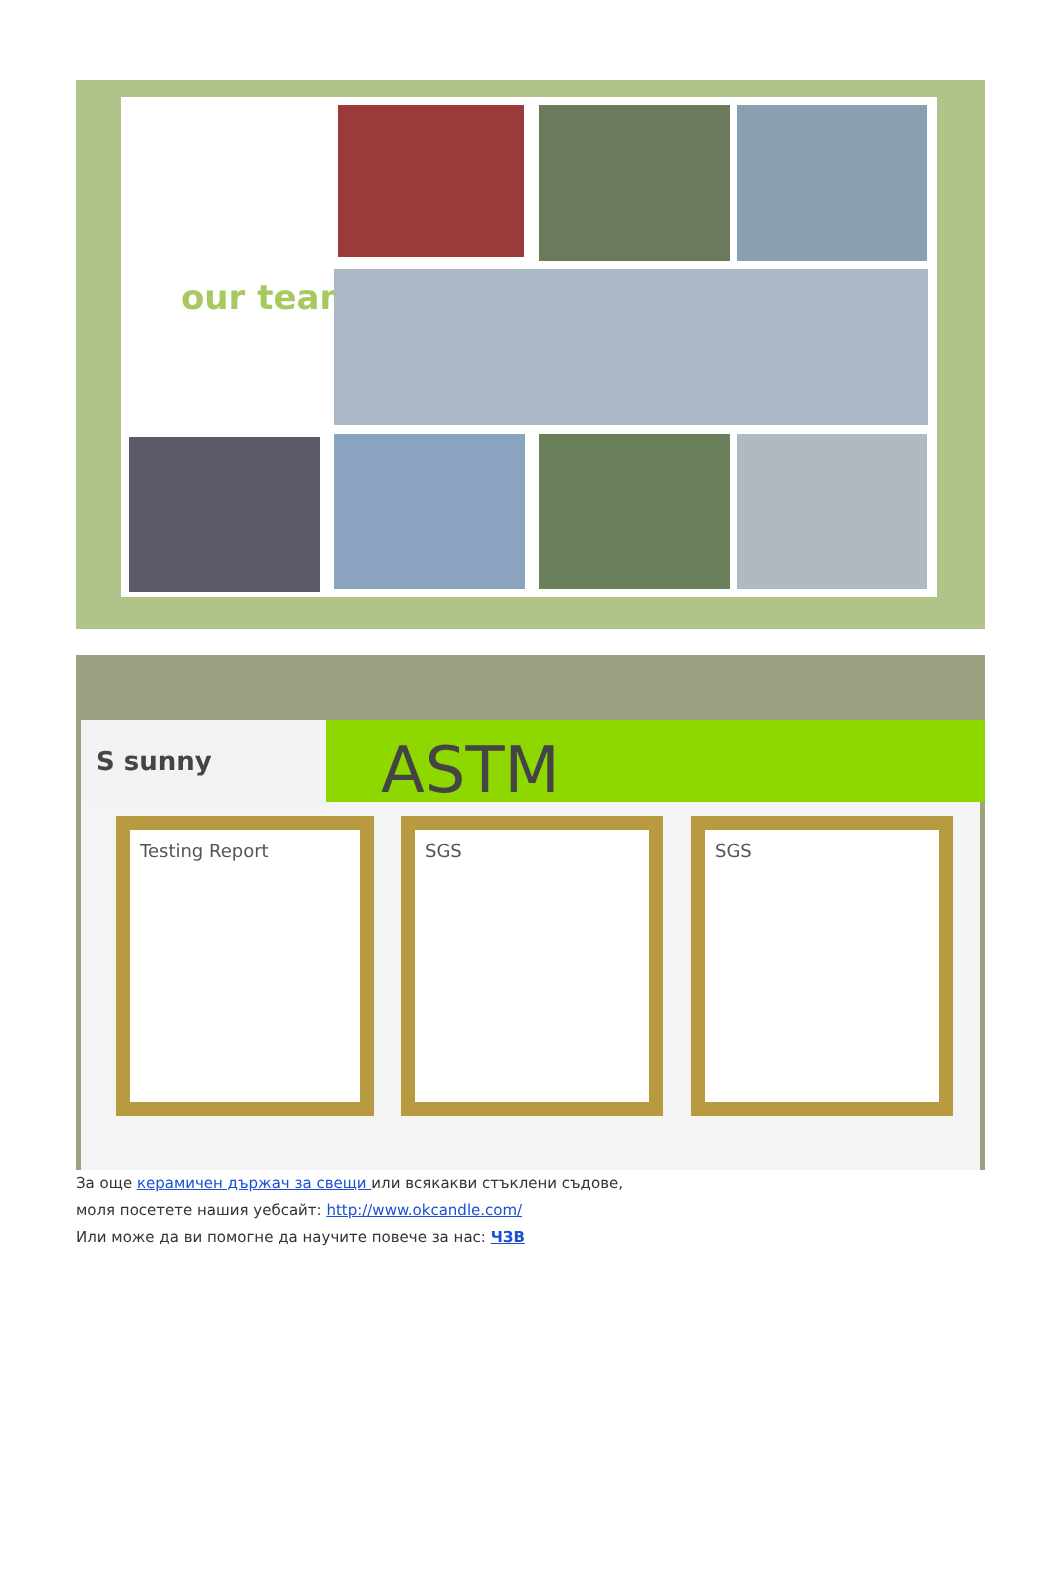our team
S sunny ASTM
Testing Report SGS SGS
За още керамичен държач за свещи или всякакви стъклени съдове,
моля посетете нашия уебсайт: http://www.okcandle.com/
Или може да ви помогне да научите повече за нас: ЧЗВ